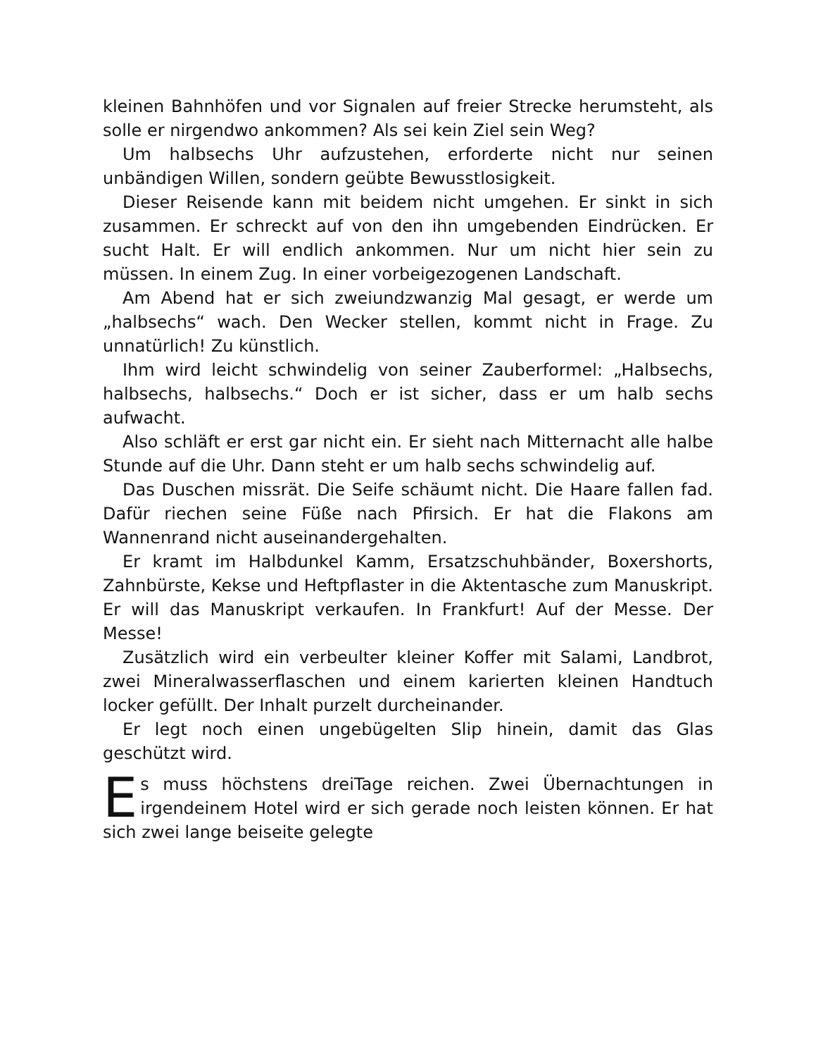kleinen Bahnhöfen und vor Signalen auf freier Strecke herumsteht, als solle er nirgendwo ankommen? Als sei kein Ziel sein Weg?
Um halbsechs Uhr aufzustehen, erforderte nicht nur seinen unbändigen Willen, sondern geübte Bewusstlosigkeit.
Dieser Reisende kann mit beidem nicht umgehen. Er sinkt in sich zusammen. Er schreckt auf von den ihn umgebenden Eindrücken. Er sucht Halt. Er will endlich ankommen. Nur um nicht hier sein zu müssen. In einem Zug. In einer vorbeigezogenen Landschaft.
Am Abend hat er sich zweiundzwanzig Mal gesagt, er werde um „halbsechs“ wach. Den Wecker stellen, kommt nicht in Frage. Zu unnatürlich! Zu künstlich.
Ihm wird leicht schwindelig von seiner Zauberformel: „Halbsechs, halbsechs, halbsechs.“ Doch er ist sicher, dass er um halb sechs aufwacht.
Also schläft er erst gar nicht ein. Er sieht nach Mitternacht alle halbe Stunde auf die Uhr. Dann steht er um halb sechs schwindelig auf.
Das Duschen missrät. Die Seife schäumt nicht. Die Haare fallen fad. Dafür riechen seine Füße nach Pfirsich. Er hat die Flakons am Wannenrand nicht auseinandergehalten.
Er kramt im Halbdunkel Kamm, Ersatzschuhbänder, Boxershorts, Zahnbürste, Kekse und Heftpflaster in die Aktentasche zum Manuskript. Er will das Manuskript verkaufen. In Frankfurt! Auf der Messe. Der Messe!
Zusätzlich wird ein verbeulter kleiner Koffer mit Salami, Landbrot, zwei Mineralwasserflaschen und einem karierten kleinen Handtuch locker gefüllt. Der Inhalt purzelt durcheinander.
Er legt noch einen ungebügelten Slip hinein, damit das Glas geschützt wird.
Es muss höchstens dreiTage reichen. Zwei Übernachtungen in irgendeinem Hotel wird er sich gerade noch leisten können. Er hat sich zwei lange beiseite gelegte